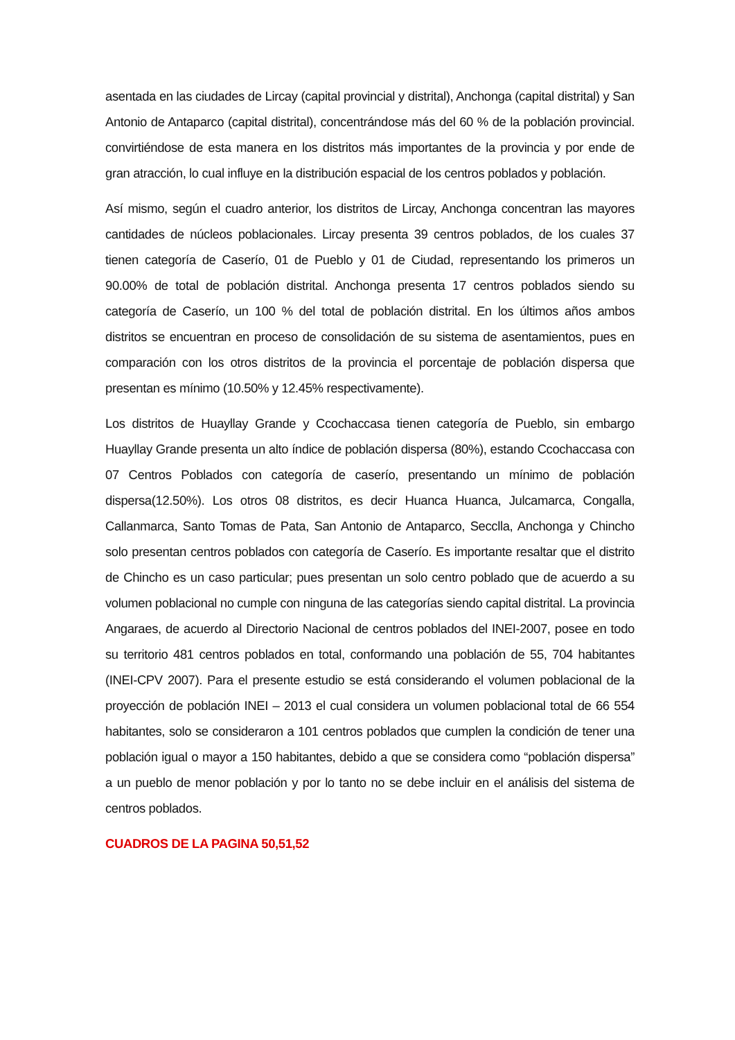asentada en las ciudades de Lircay (capital provincial y distrital), Anchonga (capital distrital) y San Antonio de Antaparco (capital distrital), concentrándose más del 60 % de la población provincial. convirtiéndose de esta manera en los distritos más importantes de la provincia y por ende de gran atracción, lo cual influye en la distribución espacial de los centros poblados y población.
Así mismo, según el cuadro anterior, los distritos de Lircay, Anchonga concentran las mayores cantidades de núcleos poblacionales. Lircay presenta 39 centros poblados, de los cuales 37 tienen categoría de Caserío, 01 de Pueblo y 01 de Ciudad, representando los primeros un 90.00% de total de población distrital. Anchonga presenta 17 centros poblados siendo su categoría de Caserío, un 100 % del total de población distrital. En los últimos años ambos distritos se encuentran en proceso de consolidación de su sistema de asentamientos, pues en comparación con los otros distritos de la provincia el porcentaje de población dispersa que presentan es mínimo (10.50% y 12.45% respectivamente).
Los distritos de Huayllay Grande y Ccochaccasa tienen categoría de Pueblo, sin embargo Huayllay Grande presenta un alto índice de población dispersa (80%), estando Ccochaccasa con 07 Centros Poblados con categoría de caserío, presentando un mínimo de población dispersa(12.50%). Los otros 08 distritos, es decir Huanca Huanca, Julcamarca, Congalla, Callanmarca, Santo Tomas de Pata, San Antonio de Antaparco, Secclla, Anchonga y Chincho solo presentan centros poblados con categoría de Caserío. Es importante resaltar que el distrito de Chincho es un caso particular; pues presentan un solo centro poblado que de acuerdo a su volumen poblacional no cumple con ninguna de las categorías siendo capital distrital. La provincia Angaraes, de acuerdo al Directorio Nacional de centros poblados del INEI-2007, posee en todo su territorio 481 centros poblados en total, conformando una población de 55, 704 habitantes (INEI-CPV 2007). Para el presente estudio se está considerando el volumen poblacional de la proyección de población INEI – 2013 el cual considera un volumen poblacional total de 66 554 habitantes, solo se consideraron a 101 centros poblados que cumplen la condición de tener una población igual o mayor a 150 habitantes, debido a que se considera como “población dispersa” a un pueblo de menor población y por lo tanto no se debe incluir en el análisis del sistema de centros poblados.
CUADROS DE LA PAGINA 50,51,52